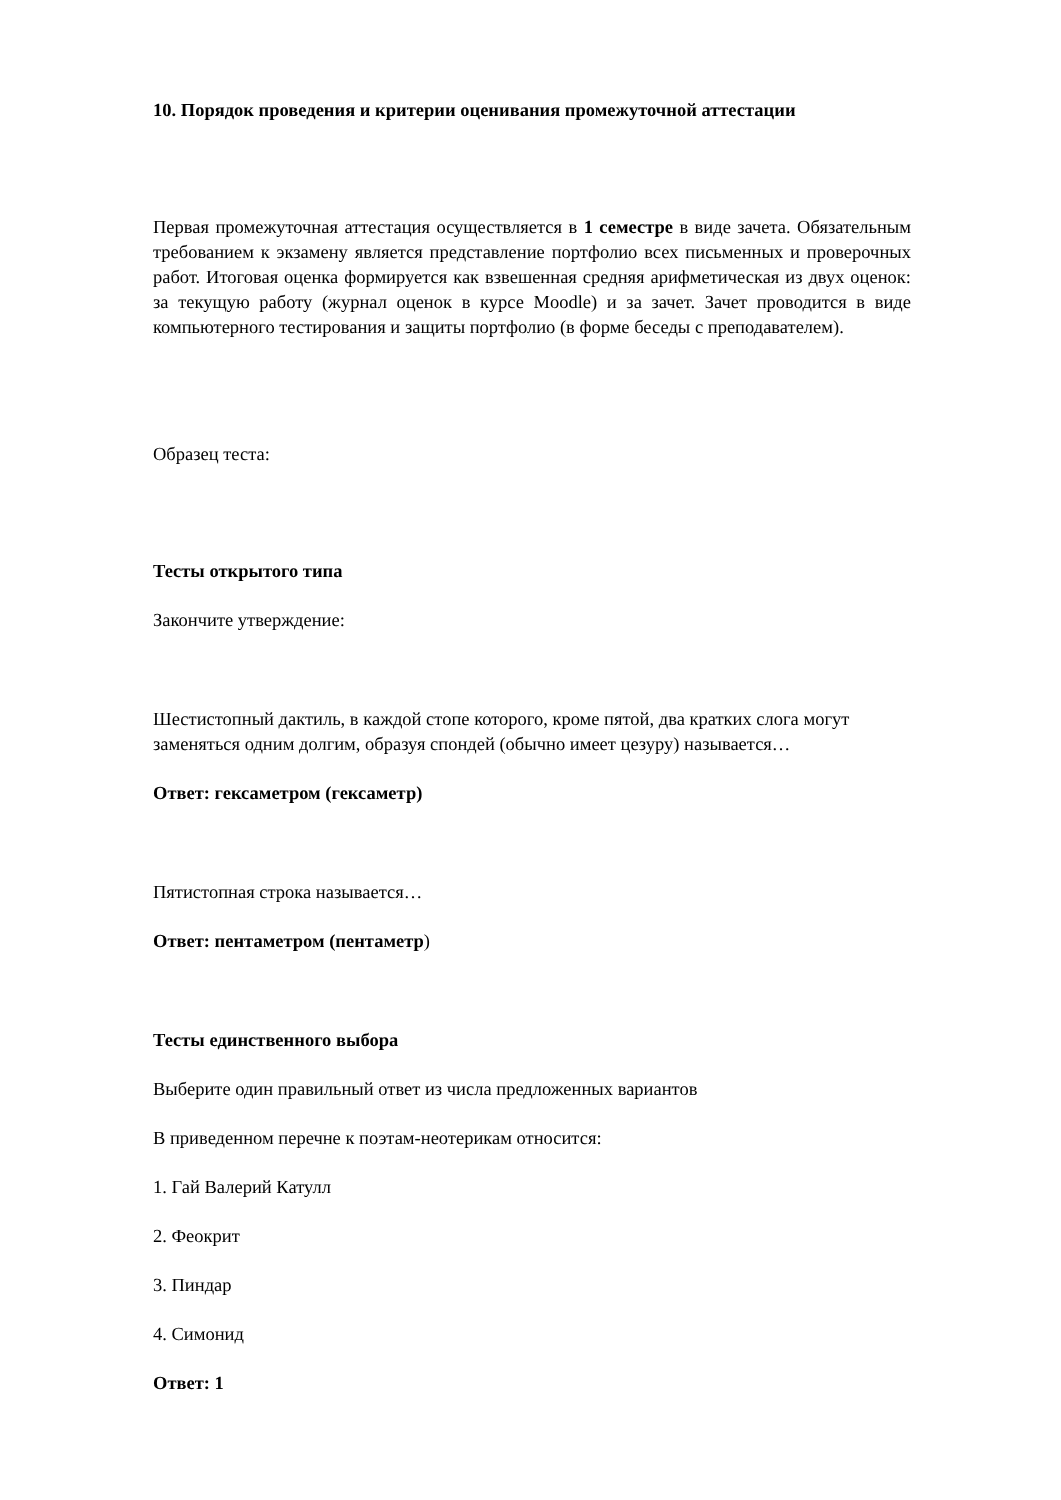10. Порядок проведения и критерии оценивания промежуточной аттестации
Первая промежуточная аттестация осуществляется в 1 семестре в виде зачета. Обязательным требованием к экзамену является представление портфолио всех письменных и проверочных работ. Итоговая оценка формируется как взвешенная средняя арифметическая из двух оценок: за текущую работу (журнал оценок в курсе Moodle) и за зачет. Зачет проводится в виде компьютерного тестирования и защиты портфолио (в форме беседы с преподавателем).
Образец теста:
Тесты открытого типа
Закончите утверждение:
Шестистопный дактиль, в каждой стопе которого, кроме пятой, два кратких слога могут заменяться одним долгим, образуя спондей (обычно имеет цезуру) называется…
Ответ: гексаметром (гексаметр)
Пятистопная строка называется…
Ответ: пентаметром (пентаметр)
Тесты единственного выбора
Выберите один правильный ответ из числа предложенных вариантов
В приведенном перечне к поэтам-неотерикам относится:
1. Гай Валерий Катулл
2. Феокрит
3. Пиндар
4. Симонид
Ответ: 1